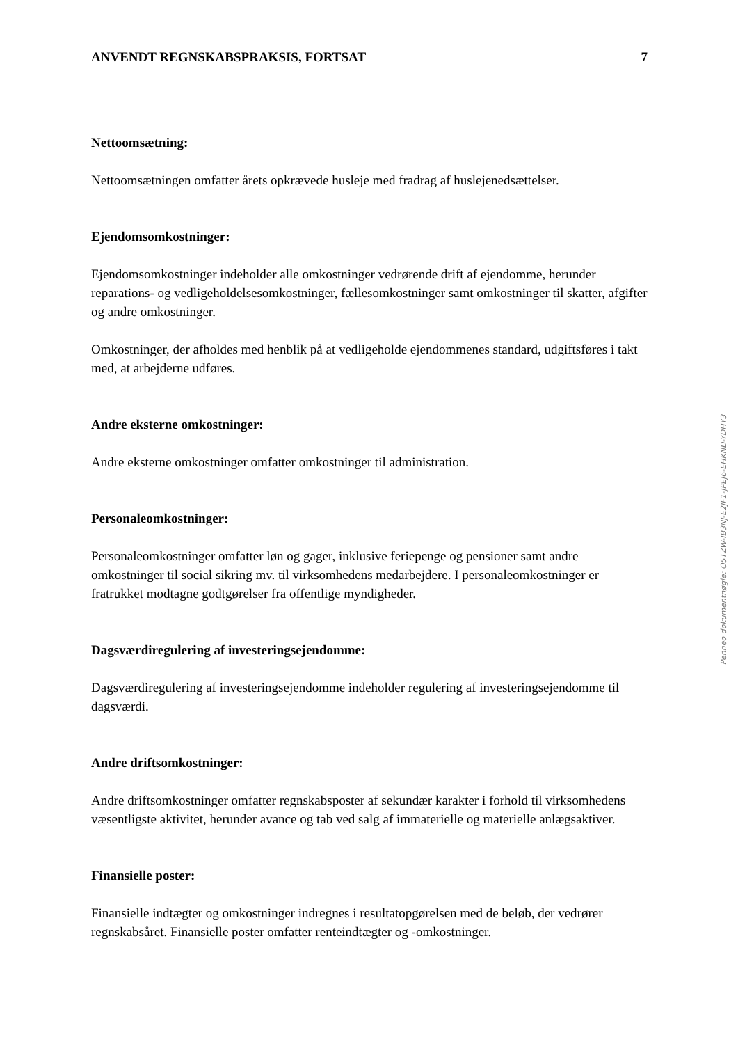ANVENDT REGNSKABSPRAKSIS, FORTSAT 7
Nettoomsætning:
Nettoomsætningen omfatter årets opkrævede husleje med fradrag af huslejenedsættelser.
Ejendomsomkostninger:
Ejendomsomkostninger indeholder alle omkostninger vedrørende drift af ejendomme, herunder reparations- og vedligeholdelsesomkostninger, fællesomkostninger samt omkostninger til skatter, afgifter og andre omkostninger.
Omkostninger, der afholdes med henblik på at vedligeholde ejendommenes standard, udgiftsføres i takt med, at arbejderne udføres.
Andre eksterne omkostninger:
Andre eksterne omkostninger omfatter omkostninger til administration.
Personaleomkostninger:
Personaleomkostninger omfatter løn og gager, inklusive feriepenge og pensioner samt andre omkostninger til social sikring mv. til virksomhedens medarbejdere. I personaleomkostninger er fratrukket modtagne godtgørelser fra offentlige myndigheder.
Dagsværdiregulering af investeringsejendomme:
Dagsværdiregulering af investeringsejendomme indeholder regulering af investeringsejendomme til dagsværdi.
Andre driftsomkostninger:
Andre driftsomkostninger omfatter regnskabsposter af sekundær karakter i forhold til virksomhedens væsentligste aktivitet, herunder avance og tab ved salg af immaterielle og materielle anlægsaktiver.
Finansielle poster:
Finansielle indtægter og omkostninger indregnes i resultatopgørelsen med de beløb, der vedrører regnskabsåret. Finansielle poster omfatter renteindtægter og -omkostninger.
Penneo dokumentnøgle: O5TZW-IB3NJ-E2JF1-JPEJ6-EHKND-YDHY3